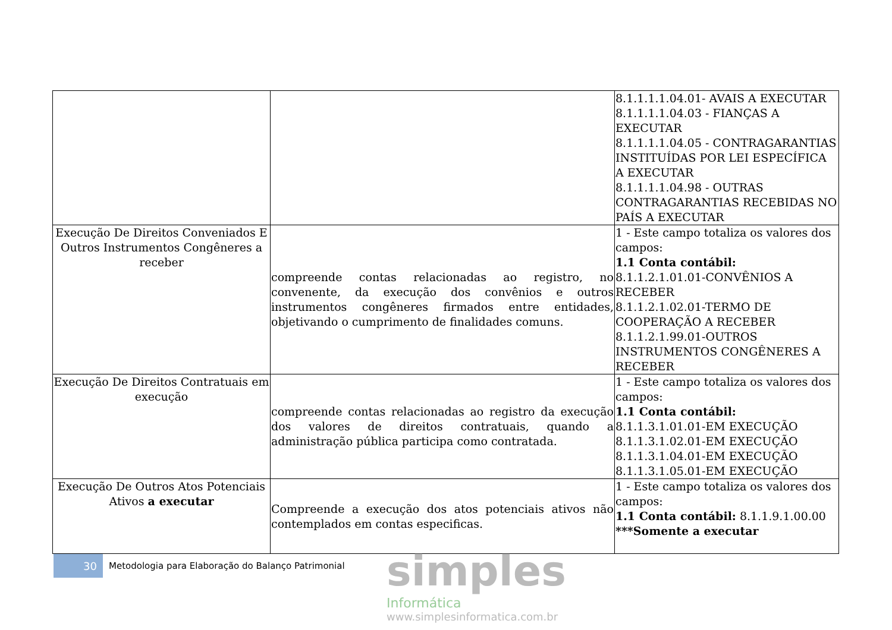| | | 8.1.1.1.1.04.01- AVAIS A EXECUTAR 8.1.1.1.1.04.03 - FIANÇAS A EXECUTAR 8.1.1.1.1.04.05 - CONTRAGARANTIAS INSTITUÍDAS POR LEI ESPECÍFICA A EXECUTAR 8.1.1.1.1.04.98 - OUTRAS CONTRAGARANTIAS RECEBIDAS NO PAÍS A EXECUTAR |
| Execução De Direitos Conveniados E Outros Instrumentos Congêneres a receber | compreende contas relacionadas ao registro, no convenente, da execução dos convênios e outros instrumentos congêneres firmados entre entidades, objetivando o cumprimento de finalidades comuns. | 1 - Este campo totaliza os valores dos campos: 1.1 Conta contábil: 8.1.1.2.1.01.01-CONVÊNIOS A RECEBER 8.1.1.2.1.02.01-TERMO DE COOPERAÇÃO A RECEBER 8.1.1.2.1.99.01-OUTROS INSTRUMENTOS CONGÊNERES A RECEBER |
| Execução De Direitos Contratuais em execução | compreende contas relacionadas ao registro da execução dos valores de direitos contratuais, quando a administração pública participa como contratada. | 1 - Este campo totaliza os valores dos campos: 1.1 Conta contábil: 8.1.1.3.1.01.01-EM EXECUÇÃO 8.1.1.3.1.02.01-EM EXECUÇÃO 8.1.1.3.1.04.01-EM EXECUÇÃO 8.1.1.3.1.05.01-EM EXECUÇÃO |
| Execução De Outros Atos Potenciais Ativos a executar | Compreende a execução dos atos potenciais ativos não contemplados em contas especificas. | 1 - Este campo totaliza os valores dos campos: 1.1 Conta contábil: 8.1.1.9.1.00.00 ***Somente a executar |
30
Metodologia para Elaboração do Balanço Patrimonial
simples
Informática
www.simplesinformatica.com.br